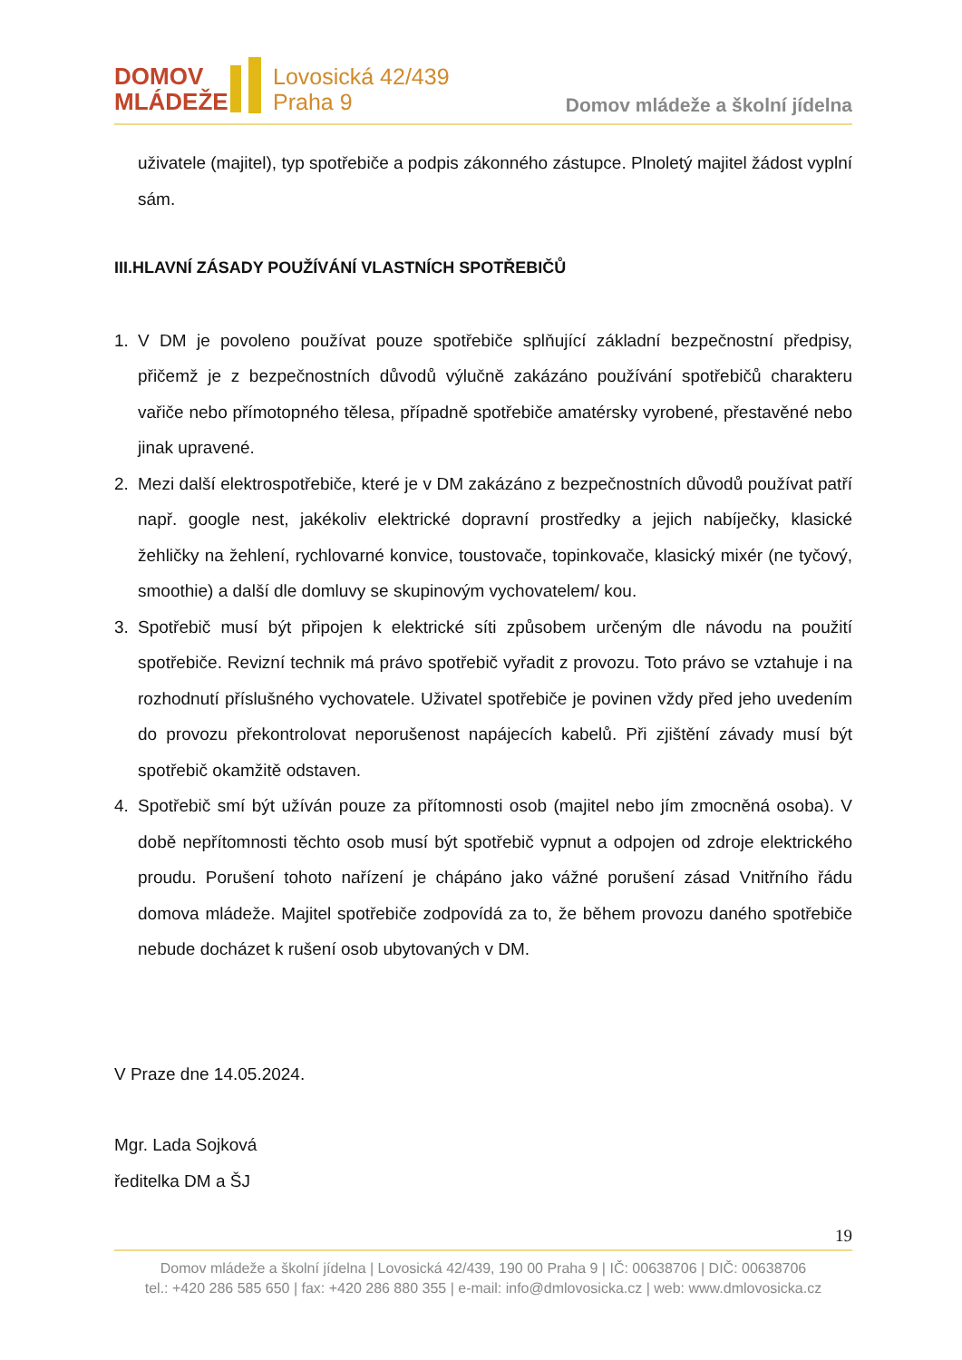DOMOV
MLÁDEŽE
Lovosická 42/439
Praha 9
Domov mládeže a školní jídelna
uživatele (majitel), typ spotřebiče a podpis zákonného zástupce. Plnoletý majitel žádost vyplní sám.
III.HLAVNÍ ZÁSADY POUŽÍVÁNÍ VLASTNÍCH SPOTŘEBIČŮ
1. V DM je povoleno používat pouze spotřebiče splňující základní bezpečnostní předpisy, přičemž je z bezpečnostních důvodů výlučně zakázáno používání spotřebičů charakteru vařiče nebo přímotopného tělesa, případně spotřebiče amatérsky vyrobené, přestavěné nebo jinak upravené.
2. Mezi další elektrospotřebiče, které je v DM zakázáno z bezpečnostních důvodů používat patří např. google nest, jakékoliv elektrické dopravní prostředky a jejich nabíječky, klasické žehličky na žehlení, rychlovarné konvice, toustovače, topinkovače, klasický mixér (ne tyčový, smoothie) a další dle domluvy se skupinovým vychovatelem/ kou.
3. Spotřebič musí být připojen k elektrické síti způsobem určeným dle návodu na použití spotřebiče. Revizní technik má právo spotřebič vyřadit z provozu. Toto právo se vztahuje i na rozhodnutí příslušného vychovatele. Uživatel spotřebiče je povinen vždy před jeho uvedením do provozu překontrolovat neporušenost napájecích kabelů. Při zjištění závady musí být spotřebič okamžitě odstaven.
4. Spotřebič smí být užíván pouze za přítomnosti osob (majitel nebo jím zmocněná osoba). V době nepřítomnosti těchto osob musí být spotřebič vypnut a odpojen od zdroje elektrického proudu. Porušení tohoto nařízení je chápáno jako vážné porušení zásad Vnitřního řádu domova mládeže. Majitel spotřebiče zodpovídá za to, že během provozu daného spotřebiče nebude docházet k rušení osob ubytovaných v DM.
V Praze dne 14.05.2024.
Mgr. Lada Sojková
ředitelka DM a ŠJ
19
Domov mládeže a školní jídelna | Lovosická 42/439, 190 00 Praha 9 | IČ: 00638706 | DIČ: 00638706
tel.: +420 286 585 650 | fax: +420 286 880 355 | e-mail: info@dmlovosicka.cz | web: www.dmlovosicka.cz